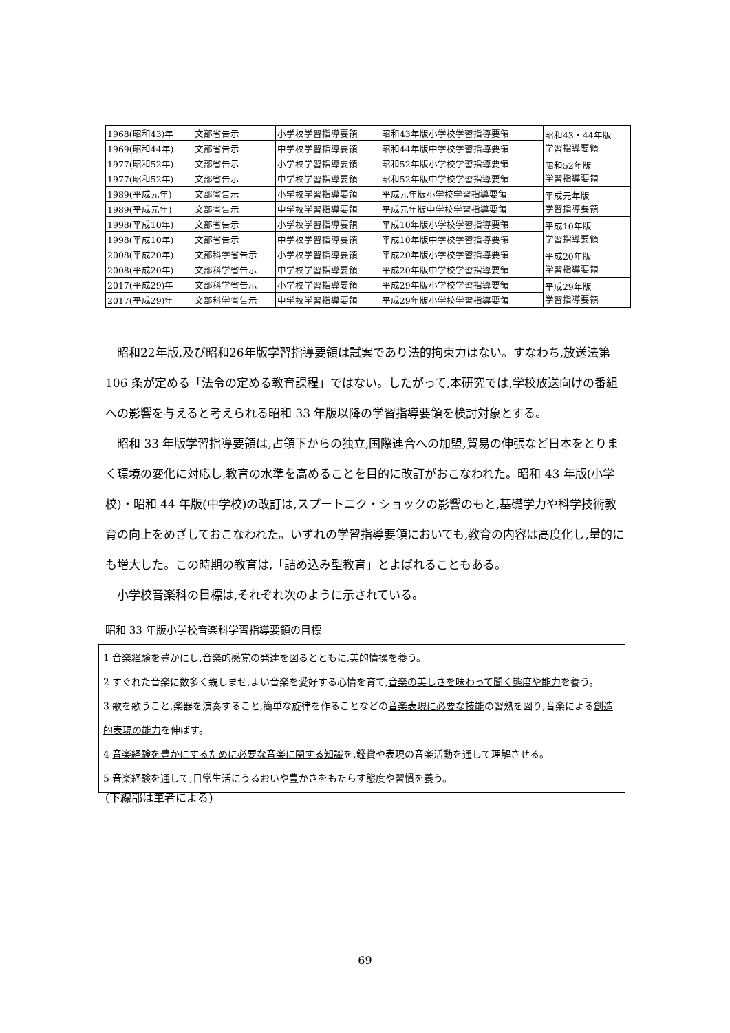| 1968(昭和43)年 | 文部省告示 | 小学校学習指導要領 | 昭和43年版小学校学習指導要領 | 昭和43・44年版 学習指導要領 |
| 1969(昭和44年) | 文部省告示 | 中学校学習指導要領 | 昭和44年版中学校学習指導要領 | |
| 1977(昭和52年) | 文部省告示 | 小学校学習指導要領 | 昭和52年版小学校学習指導要領 | 昭和52年版 学習指導要領 |
| 1977(昭和52年) | 文部省告示 | 中学校学習指導要領 | 昭和52年版中学校学習指導要領 | |
| 1989(平成元年) | 文部省告示 | 小学校学習指導要領 | 平成元年版小学校学習指導要領 | 平成元年版 学習指導要領 |
| 1989(平成元年) | 文部省告示 | 中学校学習指導要領 | 平成元年版中学校学習指導要領 | |
| 1998(平成10年) | 文部省告示 | 小学校学習指導要領 | 平成10年版小学校学習指導要領 | 平成10年版 学習指導要領 |
| 1998(平成10年) | 文部省告示 | 中学校学習指導要領 | 平成10年版中学校学習指導要領 | |
| 2008(平成20年) | 文部科学省告示 | 小学校学習指導要領 | 平成20年版小学校学習指導要領 | 平成20年版 学習指導要領 |
| 2008(平成20年) | 文部科学省告示 | 中学校学習指導要領 | 平成20年版中学校学習指導要領 | |
| 2017(平成29)年 | 文部科学省告示 | 小学校学習指導要領 | 平成29年版小学校学習指導要領 | 平成29年版 学習指導要領 |
| 2017(平成29)年 | 文部科学省告示 | 中学校学習指導要領 | 平成29年版小学校学習指導要領 | |
昭和22年版,及び昭和26年版学習指導要領は試案であり法的拘束力はない。すなわち,放送法第 106 条が定める「法令の定める教育課程」ではない。したがって,本研究では,学校放送向けの番組への影響を与えると考えられる昭和 33 年版以降の学習指導要領を検討対象とする。
昭和 33 年版学習指導要領は,占領下からの独立,国際連合への加盟,貿易の伸張など日本をとりまく環境の変化に対応し,教育の水準を高めることを目的に改訂がおこなわれた。昭和 43 年版(小学校)・昭和 44 年版(中学校)の改訂は,スプートニク・ショックの影響のもと,基礎学力や科学技術教育の向上をめざしておこなわれた。いずれの学習指導要領においても,教育の内容は高度化し,量的にも増大した。この時期の教育は,「詰め込み型教育」とよばれることもある。
小学校音楽科の目標は,それぞれ次のように示されている。
昭和 33 年版小学校音楽科学習指導要領の目標
1 音楽経験を豊かにし,音楽的感覚の発達を図るとともに,美的情操を養う。
2 すぐれた音楽に数多く親しませ,よい音楽を愛好する心情を育て,音楽の美しさを味わって聞く態度や能力を養う。
3 歌を歌うこと,楽器を演奏すること,簡単な旋律を作ることなどの音楽表現に必要な技能の習熟を図り,音楽による創造的表現の能力を伸ばす。
4 音楽経験を豊かにするために必要な音楽に関する知識を,鑑賞や表現の音楽活動を通して理解させる。
5 音楽経験を通して,日常生活にうるおいや豊かさをもたらす態度や習慣を養う。
(下線部は筆者による)
69